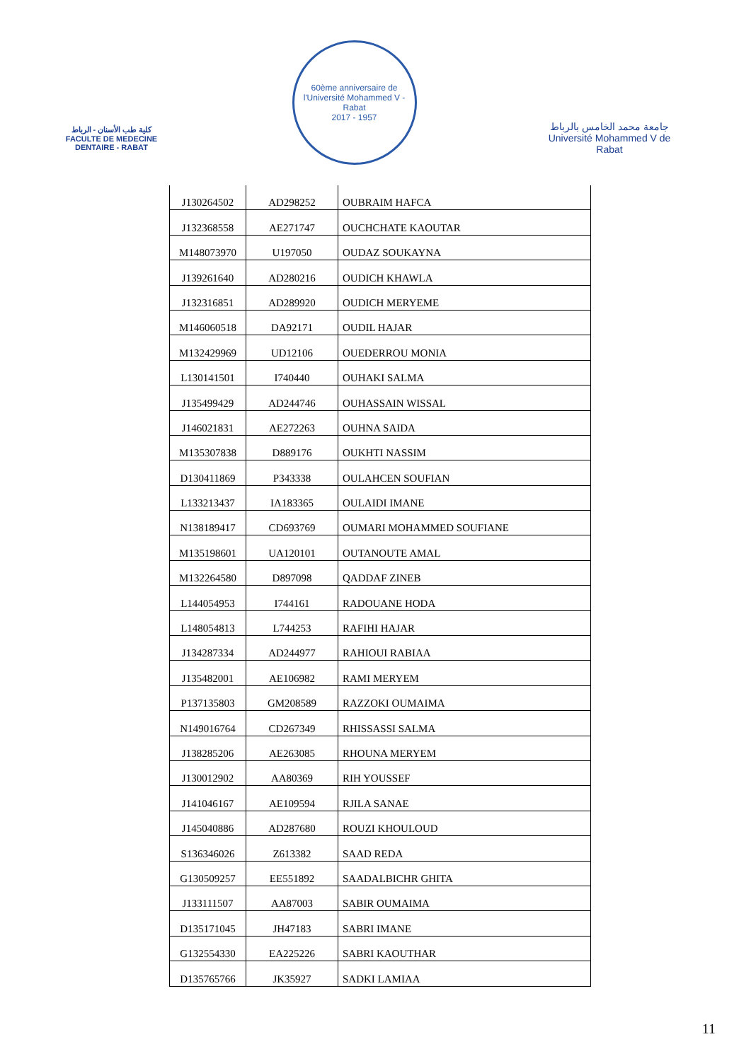كلية طب الأسنان - الرباط
FACULTE DE MEDECINE DENTAIRE - RABAT
60ème anniversaire de l'Université Mohammed V - Rabat
2017 - 1957
جامعة محمد الخامس بالرباط
Université Mohammed V de Rabat
| J130264502 | AD298252 | OUBRAIM HAFCA |
| J132368558 | AE271747 | OUCHCHATE KAOUTAR |
| M148073970 | U197050 | OUDAZ SOUKAYNA |
| J139261640 | AD280216 | OUDICH KHAWLA |
| J132316851 | AD289920 | OUDICH MERYEME |
| M146060518 | DA92171 | OUDIL HAJAR |
| M132429969 | UD12106 | OUEDERROU MONIA |
| L130141501 | I740440 | OUHAKI SALMA |
| J135499429 | AD244746 | OUHASSAIN WISSAL |
| J146021831 | AE272263 | OUHNA SAIDA |
| M135307838 | D889176 | OUKHTI NASSIM |
| D130411869 | P343338 | OULAHCEN SOUFIAN |
| L133213437 | IA183365 | OULAIDI IMANE |
| N138189417 | CD693769 | OUMARI MOHAMMED SOUFIANE |
| M135198601 | UA120101 | OUTANOUTE AMAL |
| M132264580 | D897098 | QADDAF ZINEB |
| L144054953 | I744161 | RADOUANE HODA |
| L148054813 | L744253 | RAFIHI HAJAR |
| J134287334 | AD244977 | RAHIOUI RABIAA |
| J135482001 | AE106982 | RAMI MERYEM |
| P137135803 | GM208589 | RAZZOKI OUMAIMA |
| N149016764 | CD267349 | RHISSASSI SALMA |
| J138285206 | AE263085 | RHOUNA MERYEM |
| J130012902 | AA80369 | RIH YOUSSEF |
| J141046167 | AE109594 | RJILA SANAE |
| J145040886 | AD287680 | ROUZI KHOULOUD |
| S136346026 | Z613382 | SAAD REDA |
| G130509257 | EE551892 | SAADALBICHR GHITA |
| J133111507 | AA87003 | SABIR OUMAIMA |
| D135171045 | JH47183 | SABRI IMANE |
| G132554330 | EA225226 | SABRI KAOUTHAR |
| D135765766 | JK35927 | SADKI LAMIAA |
11